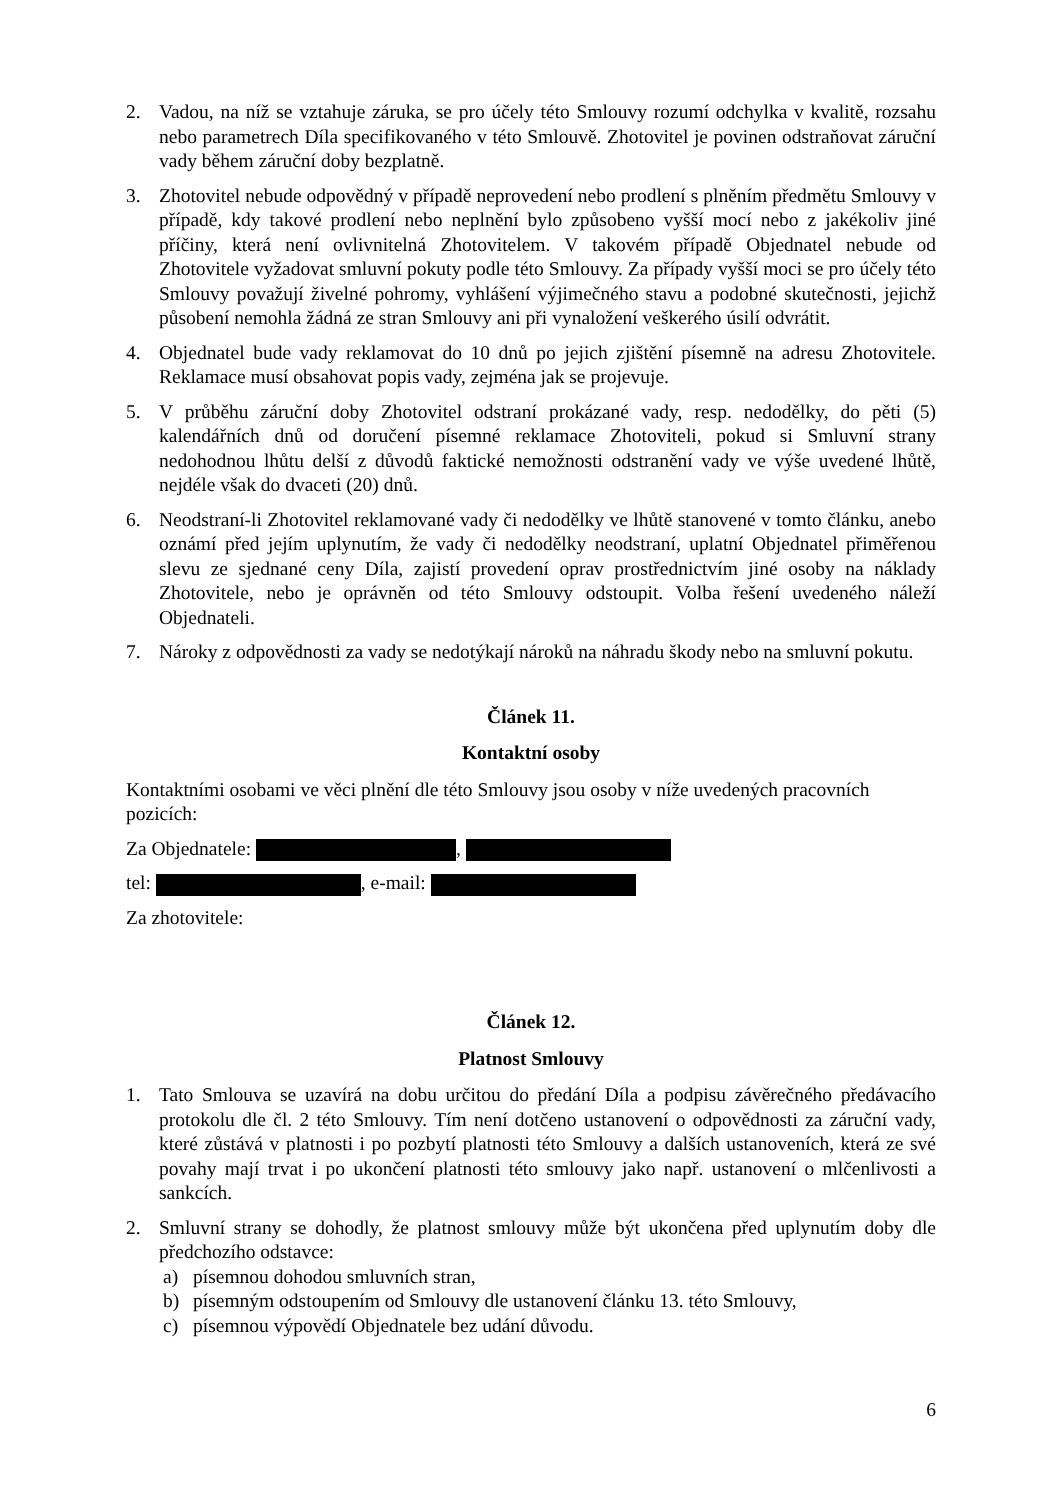2. Vadou, na níž se vztahuje záruka, se pro účely této Smlouvy rozumí odchylka v kvalitě, rozsahu nebo parametrech Díla specifikovaného v této Smlouvě. Zhotovitel je povinen odstraňovat záruční vady během záruční doby bezplatně.
3. Zhotovitel nebude odpovědný v případě neprovedení nebo prodlení s plněním předmětu Smlouvy v případě, kdy takové prodlení nebo neplnění bylo způsobeno vyšší mocí nebo z jakékoliv jiné příčiny, která není ovlivnitelná Zhotovitelem. V takovém případě Objednatel nebude od Zhotovitele vyžadovat smluvní pokuty podle této Smlouvy. Za případy vyšší moci se pro účely této Smlouvy považují živelné pohromy, vyhlášení výjimečného stavu a podobné skutečnosti, jejichž působení nemohla žádná ze stran Smlouvy ani při vynaložení veškerého úsilí odvrátit.
4. Objednatel bude vady reklamovat do 10 dnů po jejich zjištění písemně na adresu Zhotovitele. Reklamace musí obsahovat popis vady, zejména jak se projevuje.
5. V průběhu záruční doby Zhotovitel odstraní prokázané vady, resp. nedodělky, do pěti (5) kalendářních dnů od doručení písemné reklamace Zhotoviteli, pokud si Smluvní strany nedohodnou lhůtu delší z důvodů faktické nemožnosti odstranění vady ve výše uvedené lhůtě, nejdéle však do dvaceti (20) dnů.
6. Neodstraní-li Zhotovitel reklamované vady či nedodělky ve lhůtě stanovené v tomto článku, anebo oznámí před jejím uplynutím, že vady či nedodělky neodstraní, uplatní Objednatel přiměřenou slevu ze sjednané ceny Díla, zajistí provedení oprav prostřednictvím jiné osoby na náklady Zhotovitele, nebo je oprávněn od této Smlouvy odstoupit. Volba řešení uvedeného náleží Objednateli.
7. Nároky z odpovědnosti za vady se nedotýkají nároků na náhradu škody nebo na smluvní pokutu.
Článek 11.
Kontaktní osoby
Kontaktními osobami ve věci plnění dle této Smlouvy jsou osoby v níže uvedených pracovních pozicích:
Za Objednatele: ,
tel: , e-mail:
Za zhotovitele:
Článek 12.
Platnost Smlouvy
1. Tato Smlouva se uzavírá na dobu určitou do předání Díla a podpisu závěrečného předávacího protokolu dle čl. 2 této Smlouvy. Tím není dotčeno ustanovení o odpovědnosti za záruční vady, které zůstává v platnosti i po pozbytí platnosti této Smlouvy a dalších ustanoveních, která ze své povahy mají trvat i po ukončení platnosti této smlouvy jako např. ustanovení o mlčenlivosti a sankcích.
2. Smluvní strany se dohodly, že platnost smlouvy může být ukončena před uplynutím doby dle předchozího odstavce:
a) písemnou dohodou smluvních stran,
b) písemným odstoupením od Smlouvy dle ustanovení článku 13. této Smlouvy,
c) písemnou výpovědí Objednatele bez udání důvodu.
6